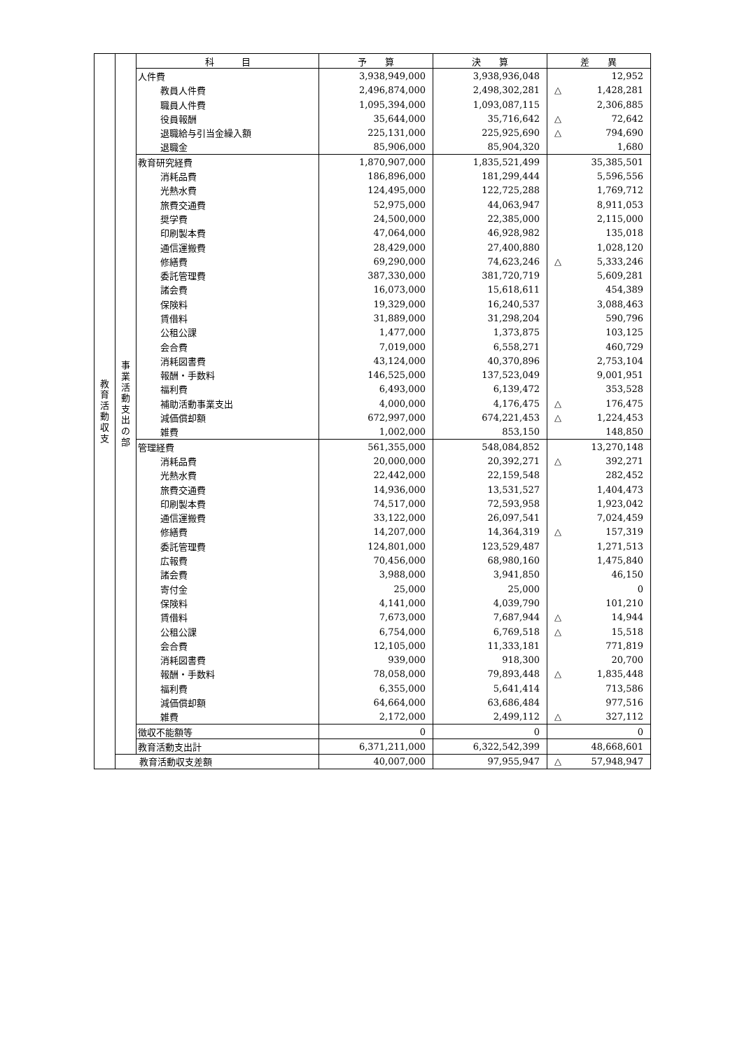| 教 育 活 動 収 支 | 事 業 活 動 支 出 の 部 | 科 目 | 予 算 | 決 算 | 差 異 |
| | | 人件費 | 3,938,949,000 | 3,938,936,048 | 12,952 |
| | | 教員人件費 | 2,496,874,000 | 2,498,302,281 | △ 1,428,281 |
| | | 職員人件費 | 1,095,394,000 | 1,093,087,115 | 2,306,885 |
| | | 役員報酬 | 35,644,000 | 35,716,642 | △ 72,642 |
| | | 退職給与引当金繰入額 | 225,131,000 | 225,925,690 | △ 794,690 |
| | | 退職金 | 85,906,000 | 85,904,320 | 1,680 |
| | | 教育研究経費 | 1,870,907,000 | 1,835,521,499 | 35,385,501 |
| | | 消耗品費 | 186,896,000 | 181,299,444 | 5,596,556 |
| | | 光熱水費 | 124,495,000 | 122,725,288 | 1,769,712 |
| | | 旅費交通費 | 52,975,000 | 44,063,947 | 8,911,053 |
| | | 奨学費 | 24,500,000 | 22,385,000 | 2,115,000 |
| | | 印刷製本費 | 47,064,000 | 46,928,982 | 135,018 |
| | | 通信運搬費 | 28,429,000 | 27,400,880 | 1,028,120 |
| | | 修繕費 | 69,290,000 | 74,623,246 | △ 5,333,246 |
| | | 委託管理費 | 387,330,000 | 381,720,719 | 5,609,281 |
| | | 諸会費 | 16,073,000 | 15,618,611 | 454,389 |
| | | 保険料 | 19,329,000 | 16,240,537 | 3,088,463 |
| | | 賃借料 | 31,889,000 | 31,298,204 | 590,796 |
| | | 公租公課 | 1,477,000 | 1,373,875 | 103,125 |
| | | 会合費 | 7,019,000 | 6,558,271 | 460,729 |
| | | 消耗図書費 | 43,124,000 | 40,370,896 | 2,753,104 |
| | | 報酬・手数料 | 146,525,000 | 137,523,049 | 9,001,951 |
| | | 福利費 | 6,493,000 | 6,139,472 | 353,528 |
| | | 補助活動事業支出 | 4,000,000 | 4,176,475 | △ 176,475 |
| | | 減価償却額 | 672,997,000 | 674,221,453 | △ 1,224,453 |
| | | 雑費 | 1,002,000 | 853,150 | 148,850 |
| | | 管理経費 | 561,355,000 | 548,084,852 | 13,270,148 |
| | | 消耗品費 | 20,000,000 | 20,392,271 | △ 392,271 |
| | | 光熱水費 | 22,442,000 | 22,159,548 | 282,452 |
| | | 旅費交通費 | 14,936,000 | 13,531,527 | 1,404,473 |
| | | 印刷製本費 | 74,517,000 | 72,593,958 | 1,923,042 |
| | | 通信運搬費 | 33,122,000 | 26,097,541 | 7,024,459 |
| | | 修繕費 | 14,207,000 | 14,364,319 | △ 157,319 |
| | | 委託管理費 | 124,801,000 | 123,529,487 | 1,271,513 |
| | | 広報費 | 70,456,000 | 68,980,160 | 1,475,840 |
| | | 諸会費 | 3,988,000 | 3,941,850 | 46,150 |
| | | 寄付金 | 25,000 | 25,000 | 0 |
| | | 保険料 | 4,141,000 | 4,039,790 | 101,210 |
| | | 賃借料 | 7,673,000 | 7,687,944 | △ 14,944 |
| | | 公租公課 | 6,754,000 | 6,769,518 | △ 15,518 |
| | | 会合費 | 12,105,000 | 11,333,181 | 771,819 |
| | | 消耗図書費 | 939,000 | 918,300 | 20,700 |
| | | 報酬・手数料 | 78,058,000 | 79,893,448 | △ 1,835,448 |
| | | 福利費 | 6,355,000 | 5,641,414 | 713,586 |
| | | 減価償却額 | 64,664,000 | 63,686,484 | 977,516 |
| | | 雑費 | 2,172,000 | 2,499,112 | △ 327,112 |
| | | 徴収不能額等 | 0 | 0 | 0 |
| | | 教育活動支出計 | 6,371,211,000 | 6,322,542,399 | 48,668,601 |
| | | 教育活動収支差額 | 40,007,000 | 97,955,947 | △ 57,948,947 |